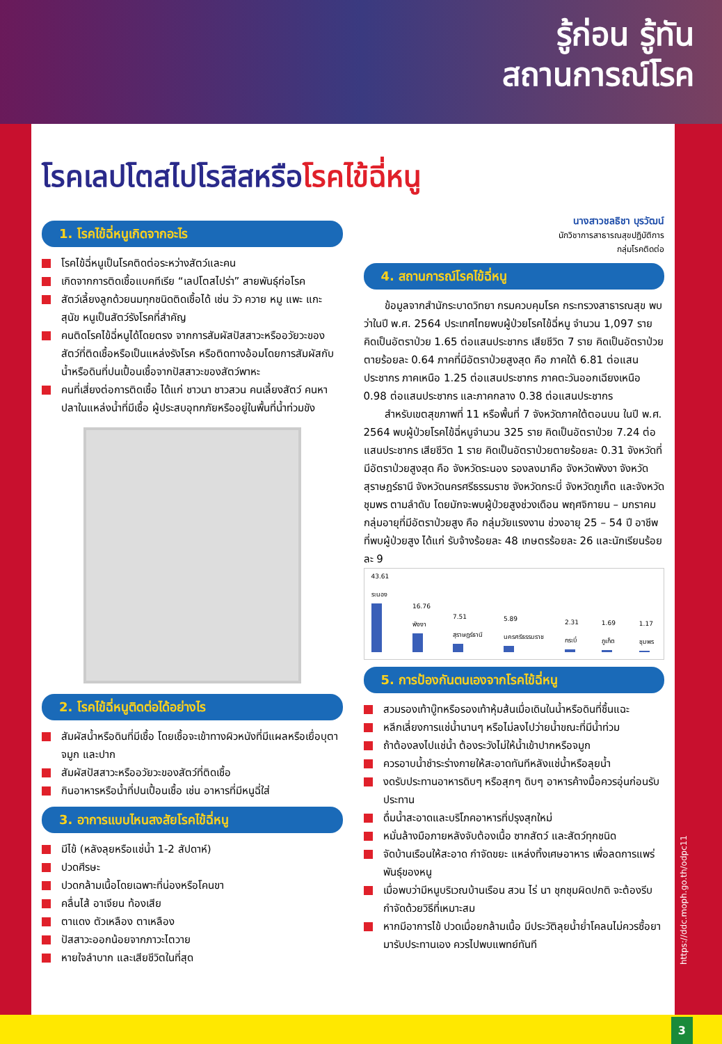รู้ก่อน รู้ทัน
สถานการณ์โรค
โรคเลปโตสไปโรสิสหรือโรคไข้ฉี่หนู
1. โรคไข้ฉี่หนูเกิดจากอะไร
โรคไข้ฉี่หนูเป็นโรคติดต่อระหว่างสัตว์และคน
เกิดจากการติดเชื้อแบคทีเรีย “เลปโตสไปร่า” สายพันธุ์ก่อโรค
สัตว์เลี้ยงลูกด้วยนมทุกชนิดติดเชื้อได้ เช่น วัว ควาย หมู แพะ แกะ สุนัข หนูเป็นสัตว์รังโรคที่สำคัญ
คนติดโรคไข้ฉี่หนูได้โดยตรง จากการสัมผัสปัสสาวะหรืออวัยวะของสัตว์ที่ติดเชื้อหรือเป็นแหล่งรังโรค หรือติดทางอ้อมโดยการสัมผัสกับน้ำหรือดินที่ปนเปื้อนเชื้อจากปัสสาวะของสัตว์พาหะ
คนที่เสี่ยงต่อการติดเชื้อ ได้แก่ ชาวนา ชาวสวน คนเลี้ยงสัตว์ คนหาปลาในแหล่งน้ำที่มีเชื้อ ผู้ประสบอุทกภัยหรืออยู่ในพื้นที่น้ำท่วมขัง
2. โรคไข้ฉี่หนูติดต่อได้อย่างไร
สัมผัสน้ำหรือดินที่มีเชื้อ โดยเชื้อจะเข้าทางผิวหนังที่มีแผลหรือเยื่อบุตา จมูก และปาก
สัมผัสปัสสาวะหรืออวัยวะของสัตว์ที่ติดเชื้อ
กินอาหารหรือน้ำที่ปนเปื้อนเชื้อ เช่น อาหารที่มีหนูฉี่ใส่
3. อาการแบบไหนสงสัยโรคไข้ฉี่หนู
มีไข้ (หลังลุยหรือแช่น้ำ 1-2 สัปดาห์)
ปวดศีรษะ
ปวดกล้ามเนื้อโดยเฉพาะที่น่องหรือโคนขา
คลื่นไส้ อาเจียน ท้องเสีย
ตาแดง ตัวเหลือง ตาเหลือง
ปัสสาวะออกน้อยจากภาวะไตวาย
หายใจลำบาก และเสียชีวิตในที่สุด
นางสาวชลธิชา บุรวัฒน์
นักวิชาการสาธารณสุขปฏิบัติการ
กลุ่มโรคติดต่อ
4. สถานการณ์โรคไข้ฉี่หนู
ข้อมูลจากสำนักระบาดวิทยา กรมควบคุมโรค กระทรวงสาธารณสุข พบว่าในปี พ.ศ. 2564 ประเทศไทยพบผู้ป่วยโรคไข้ฉี่หนู จำนวน 1,097 ราย คิดเป็นอัตราป่วย 1.65 ต่อแสนประชากร เสียชีวิต 7 ราย คิดเป็นอัตราป่วยตายร้อยละ 0.64 ภาคที่มีอัตราป่วยสูงสุด คือ ภาคใต้ 6.81 ต่อแสนประชากร ภาคเหนือ 1.25 ต่อแสนประชากร ภาคตะวันออกเฉียงเหนือ 0.98 ต่อแสนประชากร และภาคกลาง 0.38 ต่อแสนประชากร
สำหรับเขตสุขภาพที่ 11 หรือพื้นที่ 7 จังหวัดภาคใต้ตอนบน ในปี พ.ศ. 2564 พบผู้ป่วยโรคไข้ฉี่หนูจำนวน 325 ราย คิดเป็นอัตราป่วย 7.24 ต่อแสนประชากร เสียชีวิต 1 ราย คิดเป็นอัตราป่วยตายร้อยละ 0.31 จังหวัดที่มีอัตราป่วยสูงสุด คือ จังหวัดระนอง รองลงมาคือ จังหวัดพังงา จังหวัดสุราษฎร์ธานี จังหวัดนครศรีธรรมราช จังหวัดกระบี่ จังหวัดภูเก็ต และจังหวัดชุมพร ตามลำดับ โดยมักจะพบผู้ป่วยสูงช่วงเดือน พฤศจิกายน – มกราคม กลุ่มอายุที่มีอัตราป่วยสูง คือ กลุ่มวัยแรงงาน ช่วงอายุ 25 – 54 ปี อาชีพที่พบผู้ป่วยสูง ได้แก่ รับจ้างร้อยละ 48 เกษตรร้อยละ 26 และนักเรียนร้อยละ 9
43.61 ระนอง
16.76 พังงา
7.51 สุราษฎร์ธานี
5.89 นครศรีธรรมราช
2.31 กระบี่
1.69 ภูเก็ต
1.17 ชุมพร
5. การป้องกันตนเองจากโรคไข้ฉี่หนู
สวมรองเท้าบู๊ทหรือรองเท้าหุ้มส้นเมื่อเดินในน้ำหรือดินที่ชื้นแฉะ
หลีกเลี่ยงการแช่น้ำนานๆ หรือไม่ลงไปว่ายน้ำขณะที่มีน้ำท่วม
ถ้าต้องลงไปแช่น้ำ ต้องระวังไม่ให้น้ำเข้าปากหรือจมูก
ควรอาบน้ำชำระร่างกายให้สะอาดทันทีหลังแช่น้ำหรือลุยน้ำ
งดรับประทานอาหารดิบๆ หรือสุกๆ ดิบๆ อาหารค้างมื้อควรอุ่นก่อนรับประทาน
ดื่มน้ำสะอาดและบริโภคอาหารที่ปรุงสุกใหม่
หมั่นล้างมือภายหลังจับต้องเนื้อ ซากสัตว์ และสัตว์ทุกชนิด
จัดบ้านเรือนให้สะอาด กำจัดขยะ แหล่งทิ้งเศษอาหาร เพื่อลดการแพร่พันธุ์ของหนู
เมื่อพบว่ามีหนูบริเวณบ้านเรือน สวน ไร่ นา ชุกชุมผิดปกติ จะต้องรีบกำจัดด้วยวิธีที่เหมาะสม
หากมีอาการไข้ ปวดเมื่อยกล้ามเนื้อ มีประวัติลุยน้ำย่ำโคลนไม่ควรซื้อยามารับประทานเอง ควรไปพบแพทย์ทันที
https://ddc.moph.go.th/odpc11
3